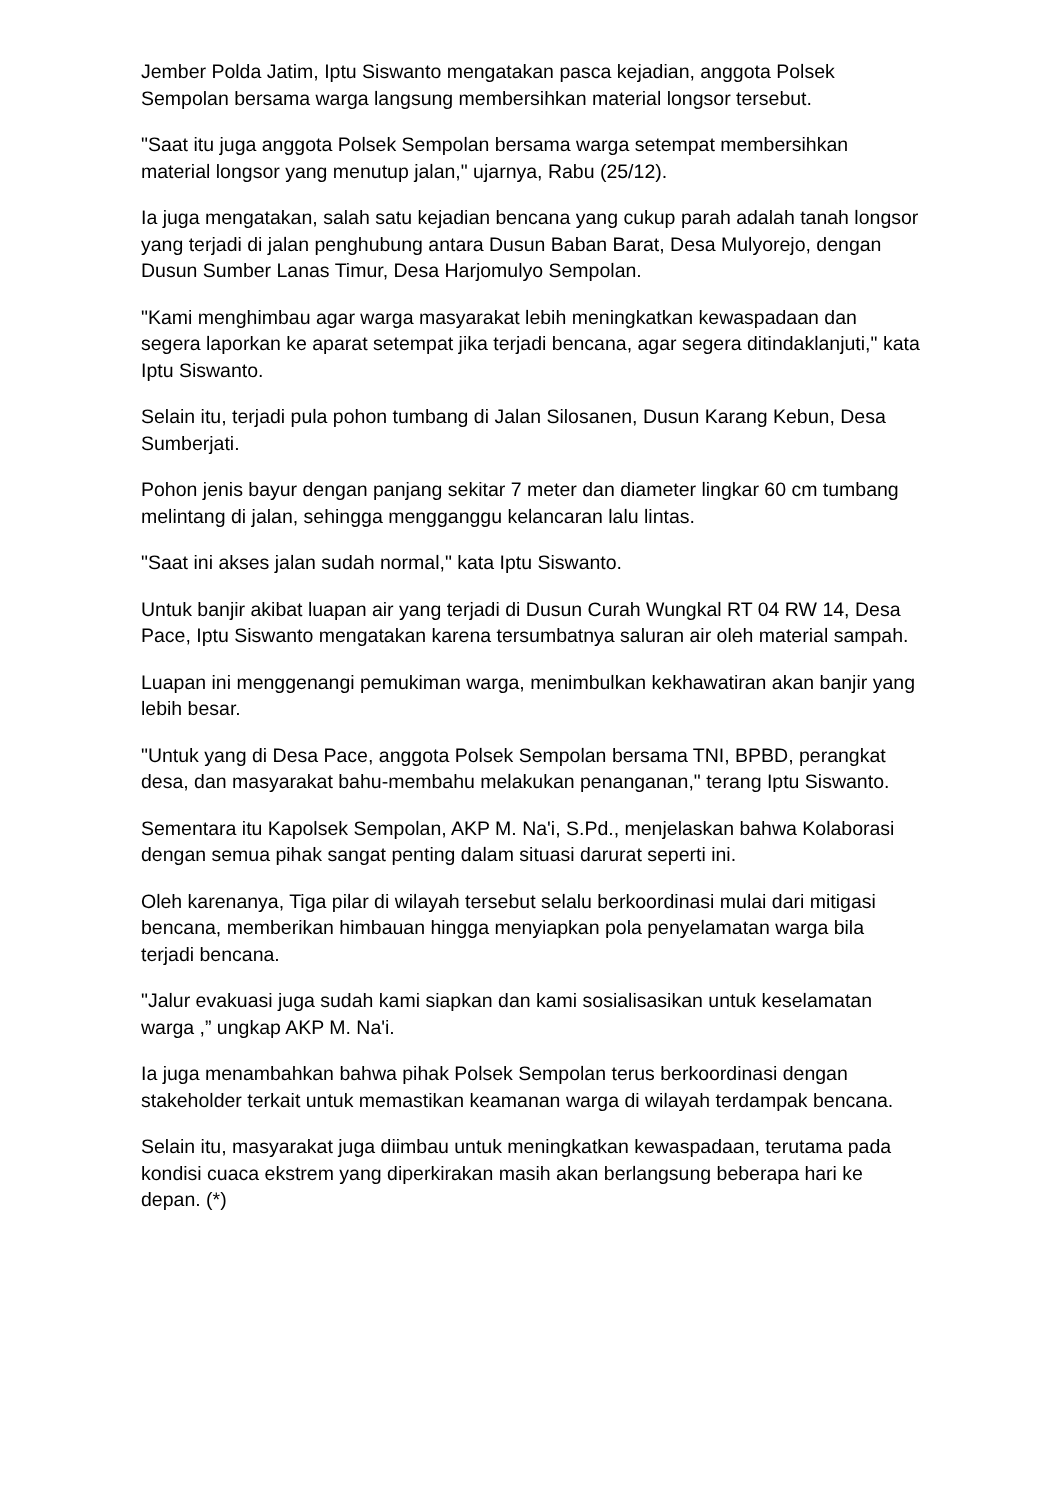Jember Polda Jatim, Iptu Siswanto mengatakan pasca kejadian, anggota Polsek Sempolan bersama warga langsung membersihkan material longsor tersebut.
"Saat itu juga anggota Polsek Sempolan bersama warga setempat membersihkan material longsor yang menutup jalan," ujarnya, Rabu (25/12).
Ia juga mengatakan, salah satu kejadian bencana yang cukup parah adalah tanah longsor yang terjadi di jalan penghubung antara Dusun Baban Barat, Desa Mulyorejo, dengan Dusun Sumber Lanas Timur, Desa Harjomulyo Sempolan.
"Kami menghimbau agar warga masyarakat lebih meningkatkan kewaspadaan dan segera laporkan ke aparat setempat jika terjadi bencana, agar segera ditindaklanjuti," kata Iptu Siswanto.
Selain itu, terjadi pula pohon tumbang di Jalan Silosanen, Dusun Karang Kebun, Desa Sumberjati.
Pohon jenis bayur dengan panjang sekitar 7 meter dan diameter lingkar 60 cm tumbang melintang di jalan, sehingga mengganggu kelancaran lalu lintas.
"Saat ini akses jalan sudah normal," kata Iptu Siswanto.
Untuk banjir akibat luapan air yang terjadi di Dusun Curah Wungkal RT 04 RW 14, Desa Pace, Iptu Siswanto mengatakan karena tersumbatnya saluran air oleh material sampah.
Luapan ini menggenangi pemukiman warga, menimbulkan kekhawatiran akan banjir yang lebih besar.
"Untuk yang di Desa Pace, anggota Polsek Sempolan bersama TNI, BPBD, perangkat desa, dan masyarakat bahu-membahu melakukan penanganan," terang Iptu Siswanto.
Sementara itu Kapolsek Sempolan, AKP M. Na'i, S.Pd., menjelaskan bahwa Kolaborasi dengan semua pihak sangat penting dalam situasi darurat seperti ini.
Oleh karenanya, Tiga pilar di wilayah tersebut selalu berkoordinasi mulai dari mitigasi bencana, memberikan himbauan hingga menyiapkan pola penyelamatan warga bila terjadi bencana.
"Jalur evakuasi juga sudah kami siapkan dan kami sosialisasikan untuk keselamatan warga ,” ungkap AKP M. Na'i.
Ia juga menambahkan bahwa pihak Polsek Sempolan terus berkoordinasi dengan stakeholder terkait untuk memastikan keamanan warga di wilayah terdampak bencana.
Selain itu, masyarakat juga diimbau untuk meningkatkan kewaspadaan, terutama pada kondisi cuaca ekstrem yang diperkirakan masih akan berlangsung beberapa hari ke depan. (*)